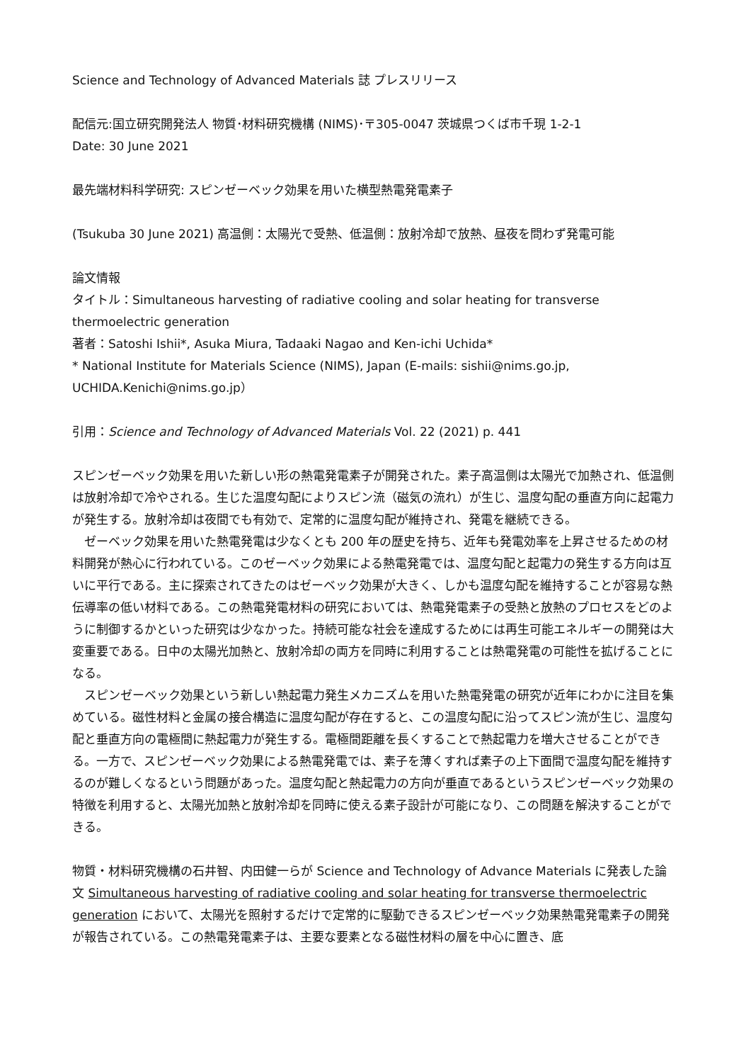Science and Technology of Advanced Materials 誌 プレスリリース
配信元:国立研究開発法人 物質･材料研究機構 (NIMS)･〒305-0047 茨城県つくば市千現 1-2-1
Date: 30 June 2021
最先端材料科学研究: スピンゼーベック効果を用いた横型熱電発電素子
(Tsukuba 30 June 2021) 高温側：太陽光で受熱、低温側：放射冷却で放熱、昼夜を問わず発電可能
論文情報
タイトル：Simultaneous harvesting of radiative cooling and solar heating for transverse thermoelectric generation
著者：Satoshi Ishii*, Asuka Miura, Tadaaki Nagao and Ken-ichi Uchida*
* National Institute for Materials Science (NIMS), Japan (E-mails: sishii@nims.go.jp, UCHIDA.Kenichi@nims.go.jp）
引用：Science and Technology of Advanced Materials Vol. 22 (2021) p. 441
スピンゼーベック効果を用いた新しい形の熱電発電素子が開発された。素子高温側は太陽光で加熱され、低温側は放射冷却で冷やされる。生じた温度勾配によりスピン流（磁気の流れ）が生じ、温度勾配の垂直方向に起電力が発生する。放射冷却は夜間でも有効で、定常的に温度勾配が維持され、発電を継続できる。
ゼーベック効果を用いた熱電発電は少なくとも 200 年の歴史を持ち、近年も発電効率を上昇させるための材料開発が熱心に行われている。このゼーベック効果による熱電発電では、温度勾配と起電力の発生する方向は互いに平行である。主に探索されてきたのはゼーベック効果が大きく、しかも温度勾配を維持することが容易な熱伝導率の低い材料である。この熱電発電材料の研究においては、熱電発電素子の受熱と放熱のプロセスをどのように制御するかといった研究は少なかった。持続可能な社会を達成するためには再生可能エネルギーの開発は大変重要である。日中の太陽光加熱と、放射冷却の両方を同時に利用することは熱電発電の可能性を拡げることになる。
スピンゼーベック効果という新しい熱起電力発生メカニズムを用いた熱電発電の研究が近年にわかに注目を集めている。磁性材料と金属の接合構造に温度勾配が存在すると、この温度勾配に沿ってスピン流が生じ、温度勾配と垂直方向の電極間に熱起電力が発生する。電極間距離を長くすることで熱起電力を増大させることができる。一方で、スピンゼーベック効果による熱電発電では、素子を薄くすれば素子の上下面間で温度勾配を維持するのが難しくなるという問題があった。温度勾配と熱起電力の方向が垂直であるというスピンゼーベック効果の特徴を利用すると、太陽光加熱と放射冷却を同時に使える素子設計が可能になり、この問題を解決することができる。
物質・材料研究機構の石井智、内田健一らが Science and Technology of Advance Materials に発表した論文 Simultaneous harvesting of radiative cooling and solar heating for transverse thermoelectric generation において、太陽光を照射するだけで定常的に駆動できるスピンゼーベック効果熱電発電素子の開発が報告されている。この熱電発電素子は、主要な要素となる磁性材料の層を中心に置き、底